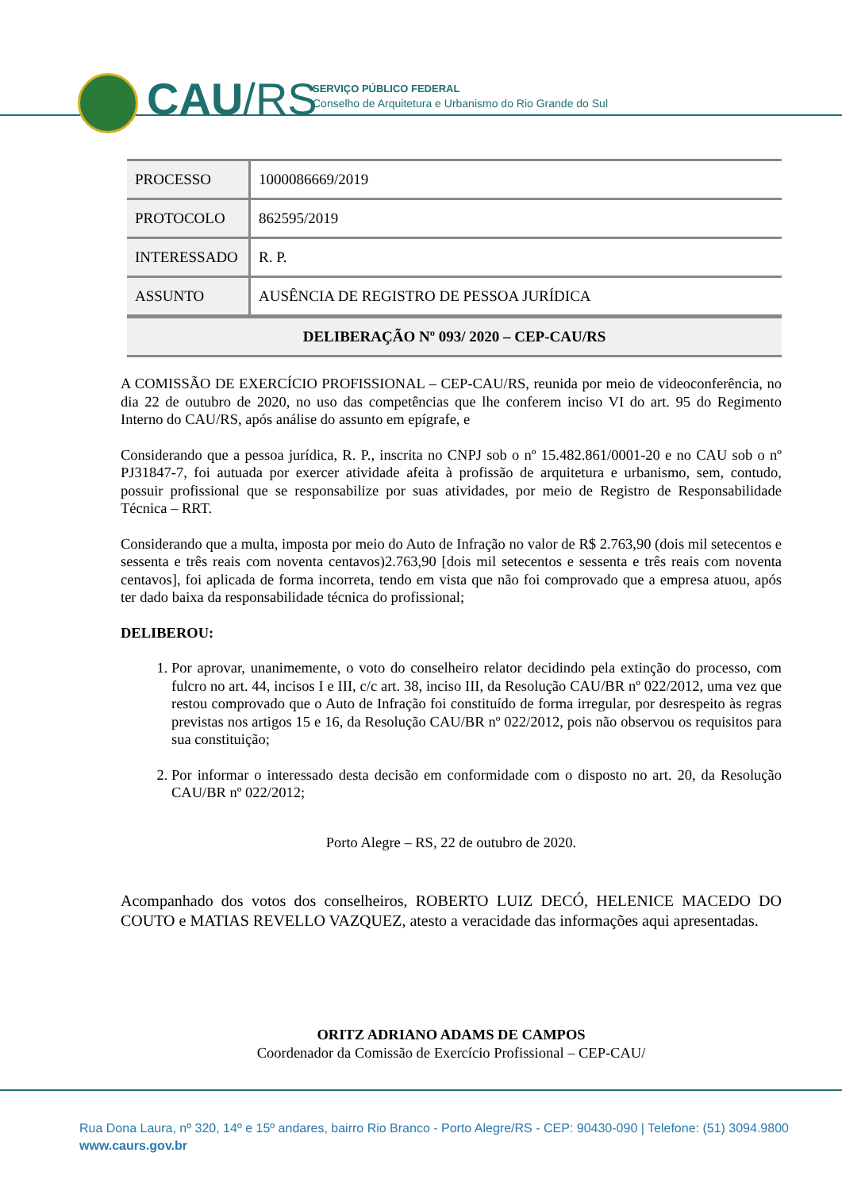CAU/RS
SERVIÇO PÚBLICO FEDERAL
Conselho de Arquitetura e Urbanismo do Rio Grande do Sul
| PROCESSO | 1000086669/2019 |
| PROTOCOLO | 862595/2019 |
| INTERESSADO | R. P. |
| ASSUNTO | AUSÊNCIA DE REGISTRO DE PESSOA JURÍDICA |
| DELIBERAÇÃO Nº 093/ 2020 – CEP-CAU/RS | |
A COMISSÃO DE EXERCÍCIO PROFISSIONAL – CEP-CAU/RS, reunida por meio de videoconferência, no dia 22 de outubro de 2020, no uso das competências que lhe conferem inciso VI do art. 95 do Regimento Interno do CAU/RS, após análise do assunto em epígrafe, e
Considerando que a pessoa jurídica, R. P., inscrita no CNPJ sob o nº 15.482.861/0001-20 e no CAU sob o nº PJ31847-7, foi autuada por exercer atividade afeita à profissão de arquitetura e urbanismo, sem, contudo, possuir profissional que se responsabilize por suas atividades, por meio de Registro de Responsabilidade Técnica – RRT.
Considerando que a multa, imposta por meio do Auto de Infração no valor de R$ 2.763,90 (dois mil setecentos e sessenta e três reais com noventa centavos)2.763,90 [dois mil setecentos e sessenta e três reais com noventa centavos], foi aplicada de forma incorreta, tendo em vista que não foi comprovado que a empresa atuou, após ter dado baixa da responsabilidade técnica do profissional;
DELIBEROU:
1. Por aprovar, unanimemente, o voto do conselheiro relator decidindo pela extinção do processo, com fulcro no art. 44, incisos I e III, c/c art. 38, inciso III, da Resolução CAU/BR nº 022/2012, uma vez que restou comprovado que o Auto de Infração foi constituído de forma irregular, por desrespeito às regras previstas nos artigos 15 e 16, da Resolução CAU/BR nº 022/2012, pois não observou os requisitos para sua constituição;
2. Por informar o interessado desta decisão em conformidade com o disposto no art. 20, da Resolução CAU/BR nº 022/2012;
Porto Alegre – RS, 22 de outubro de 2020.
Acompanhado dos votos dos conselheiros, ROBERTO LUIZ DECÓ, HELENICE MACEDO DO COUTO e MATIAS REVELLO VAZQUEZ, atesto a veracidade das informações aqui apresentadas.
ORITZ ADRIANO ADAMS DE CAMPOS
Coordenador da Comissão de Exercício Profissional – CEP-CAU/
Rua Dona Laura, nº 320, 14º e 15º andares, bairro Rio Branco - Porto Alegre/RS - CEP: 90430-090 | Telefone: (51) 3094.9800
www.caurs.gov.br